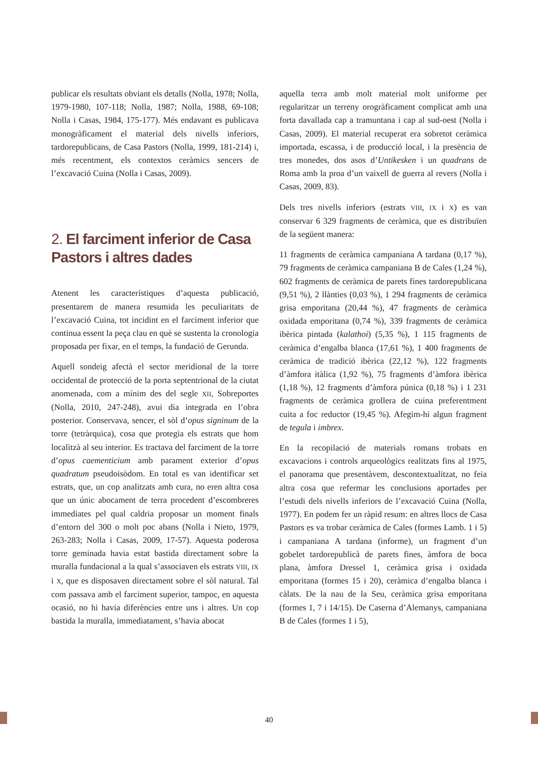publicar els resultats obviant els detalls (Nolla, 1978; Nolla, 1979-1980, 107-118; Nolla, 1987; Nolla, 1988, 69-108; Nolla i Casas, 1984, 175-177). Més endavant es publicava monogràficament el material dels nivells inferiors, tardorepublicans, de Casa Pastors (Nolla, 1999, 181-214) i, més recentment, els contextos ceràmics sencers de l’excavació Cuina (Nolla i Casas, 2009).
2. El farciment inferior de Casa Pastors i altres dades
Atenent les característiques d’aquesta publicació, presentarem de manera resumida les peculiaritats de l’excavació Cuina, tot incidint en el farciment inferior que continua essent la peça clau en què se sustenta la cronologia proposada per fixar, en el temps, la fundació de Gerunda.
Aquell sondeig afectà el sector meridional de la torre occidental de protecció de la porta septentrional de la ciutat anomenada, com a mínim des del segle XII, Sobreportes (Nolla, 2010, 247-248), avui dia integrada en l’obra posterior. Conservava, sencer, el sòl d’opus signinum de la torre (tetràrquica), cosa que protegia els estrats que hom localitzà al seu interior. Es tractava del farciment de la torre d’opus caementicium amb parament exterior d’opus quadratum pseudoisòdom. En total es van identificar set estrats, que, un cop analitzats amb cura, no eren altra cosa que un únic abocament de terra procedent d’escombreres immediates pel qual caldria proposar un moment finals d’entorn del 300 o molt poc abans (Nolla i Nieto, 1979, 263-283; Nolla i Casas, 2009, 17-57). Aquesta poderosa torre geminada havia estat bastida directament sobre la muralla fundacional a la qual s’associaven els estrats VIII, IX i X, que es disposaven directament sobre el sòl natural. Tal com passava amb el farciment superior, tampoc, en aquesta ocasió, no hi havia diferències entre uns i altres. Un cop bastida la muralla, immediatament, s’havia abocat
aquella terra amb molt material molt uniforme per regularitzar un terreny orogràficament complicat amb una forta davallada cap a tramuntana i cap al sud-oest (Nolla i Casas, 2009). El material recuperat era sobretot ceràmica importada, escassa, i de producció local, i la presència de tres monedes, dos asos d’Untikesken i un quadrans de Roma amb la proa d’un vaixell de guerra al revers (Nolla i Casas, 2009, 83).
Dels tres nivells inferiors (estrats VIII, IX i X) es van conservar 6 329 fragments de ceràmica, que es distribuïen de la següent manera:
11 fragments de ceràmica campaniana A tardana (0,17 %), 79 fragments de ceràmica campaniana B de Cales (1,24 %), 602 fragments de ceràmica de parets fines tardorepublicana (9,51 %), 2 llànties (0,03 %), 1 294 fragments de ceràmica grisa emporitana (20,44 %), 47 fragments de ceràmica oxidada emporitana (0,74 %), 339 fragments de ceràmica ibèrica pintada (kalathoi) (5,35 %), 1 115 fragments de ceràmica d’engalba blanca (17,61 %), 1 400 fragments de ceràmica de tradició ibèrica (22,12 %), 122 fragments d’àmfora itàlica (1,92 %), 75 fragments d’àmfora ibèrica (1,18 %), 12 fragments d’àmfora púnica (0,18 %) i 1 231 fragments de ceràmica grollera de cuina preferentment cuita a foc reductor (19,45 %). Afegim-hi algun fragment de tegula i imbrex.
En la recopilació de materials romans trobats en excavacions i controls arqueològics realitzats fins al 1975, el panorama que presentàvem, descontextualitzat, no feia altra cosa que refermar les conclusions aportades per l’estudi dels nivells inferiors de l’excavació Cuina (Nolla, 1977). En podem fer un ràpid resum: en altres llocs de Casa Pastors es va trobar ceràmica de Cales (formes Lamb. 1 i 5) i campaniana A tardana (informe), un fragment d’un gobelet tardorepublicà de parets fines, àmfora de boca plana, àmfora Dressel 1, ceràmica grisa i oxidada emporitana (formes 15 i 20), ceràmica d’engalba blanca i càlats. De la nau de la Seu, ceràmica grisa emporitana (formes 1, 7 i 14/15). De Caserna d’Alemanys, campaniana B de Cales (formes 1 i 5),
40